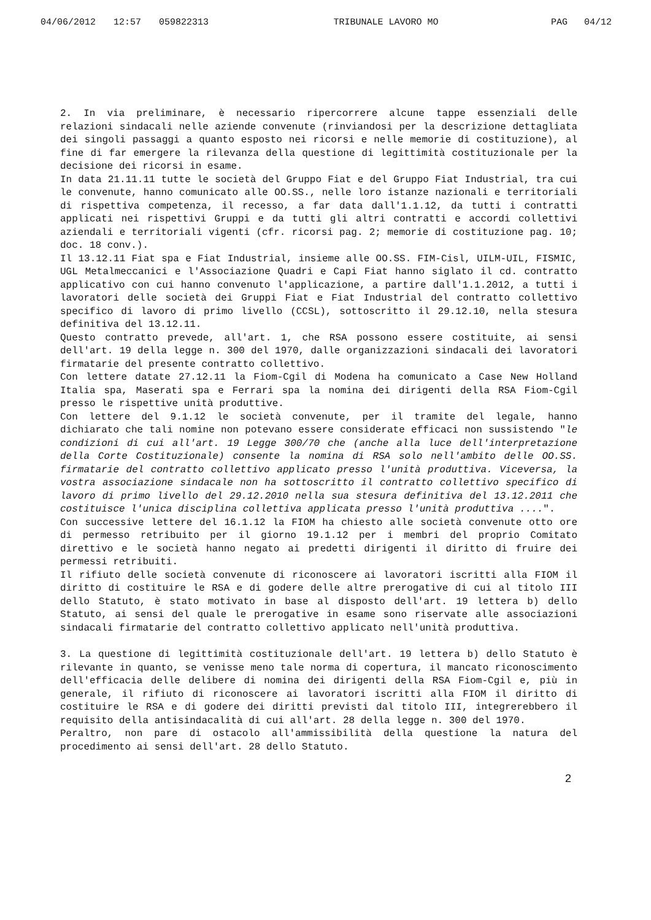04/06/2012 12:57 059822313 TRIBUNALE LAVORO MO PAG 04/12
2. In via preliminare, è necessario ripercorrere alcune tappe essenziali delle relazioni sindacali nelle aziende convenute (rinviandosi per la descrizione dettagliata dei singoli passaggi a quanto esposto nei ricorsi e nelle memorie di costituzione), al fine di far emergere la rilevanza della questione di legittimità costituzionale per la decisione dei ricorsi in esame.
In data 21.11.11 tutte le società del Gruppo Fiat e del Gruppo Fiat Industrial, tra cui le convenute, hanno comunicato alle OO.SS., nelle loro istanze nazionali e territoriali di rispettiva competenza, il recesso, a far data dall'1.1.12, da tutti i contratti applicati nei rispettivi Gruppi e da tutti gli altri contratti e accordi collettivi aziendali e territoriali vigenti (cfr. ricorsi pag. 2; memorie di costituzione pag. 10; doc. 18 conv.).
Il 13.12.11 Fiat spa e Fiat Industrial, insieme alle OO.SS. FIM-Cisl, UILM-UIL, FISMIC, UGL Metalmeccanici e l'Associazione Quadri e Capi Fiat hanno siglato il cd. contratto applicativo con cui hanno convenuto l'applicazione, a partire dall'1.1.2012, a tutti i lavoratori delle società dei Gruppi Fiat e Fiat Industrial del contratto collettivo specifico di lavoro di primo livello (CCSL), sottoscritto il 29.12.10, nella stesura definitiva del 13.12.11.
Questo contratto prevede, all'art. 1, che RSA possono essere costituite, ai sensi dell'art. 19 della legge n. 300 del 1970, dalle organizzazioni sindacali dei lavoratori firmatarie del presente contratto collettivo.
Con lettere datate 27.12.11 la Fiom-Cgil di Modena ha comunicato a Case New Holland Italia spa, Maserati spa e Ferrari spa la nomina dei dirigenti della RSA Fiom-Cgil presso le rispettive unità produttive.
Con lettere del 9.1.12 le società convenute, per il tramite del legale, hanno dichiarato che tali nomine non potevano essere considerate efficaci non sussistendo "le condizioni di cui all'art. 19 Legge 300/70 che (anche alla luce dell'interpretazione della Corte Costituzionale) consente la nomina di RSA solo nell'ambito delle OO.SS. firmatarie del contratto collettivo applicato presso l'unità produttiva. Viceversa, la vostra associazione sindacale non ha sottoscritto il contratto collettivo specifico di lavoro di primo livello del 29.12.2010 nella sua stesura definitiva del 13.12.2011 che costituisce l'unica disciplina collettiva applicata presso l'unità produttiva ....".
Con successive lettere del 16.1.12 la FIOM ha chiesto alle società convenute otto ore di permesso retribuito per il giorno 19.1.12 per i membri del proprio Comitato direttivo e le società hanno negato ai predetti dirigenti il diritto di fruire dei permessi retribuiti.
Il rifiuto delle società convenute di riconoscere ai lavoratori iscritti alla FIOM il diritto di costituire le RSA e di godere delle altre prerogative di cui al titolo III dello Statuto, è stato motivato in base al disposto dell'art. 19 lettera b) dello Statuto, ai sensi del quale le prerogative in esame sono riservate alle associazioni sindacali firmatarie del contratto collettivo applicato nell'unità produttiva.
3. La questione di legittimità costituzionale dell'art. 19 lettera b) dello Statuto è rilevante in quanto, se venisse meno tale norma di copertura, il mancato riconoscimento dell'efficacia delle delibere di nomina dei dirigenti della RSA Fiom-Cgil e, più in generale, il rifiuto di riconoscere ai lavoratori iscritti alla FIOM il diritto di costituire le RSA e di godere dei diritti previsti dal titolo III, integrerebbero il requisito della antisindacalità di cui all'art. 28 della legge n. 300 del 1970.
Peraltro, non pare di ostacolo all'ammissibilità della questione la natura del procedimento ai sensi dell'art. 28 dello Statuto.
2